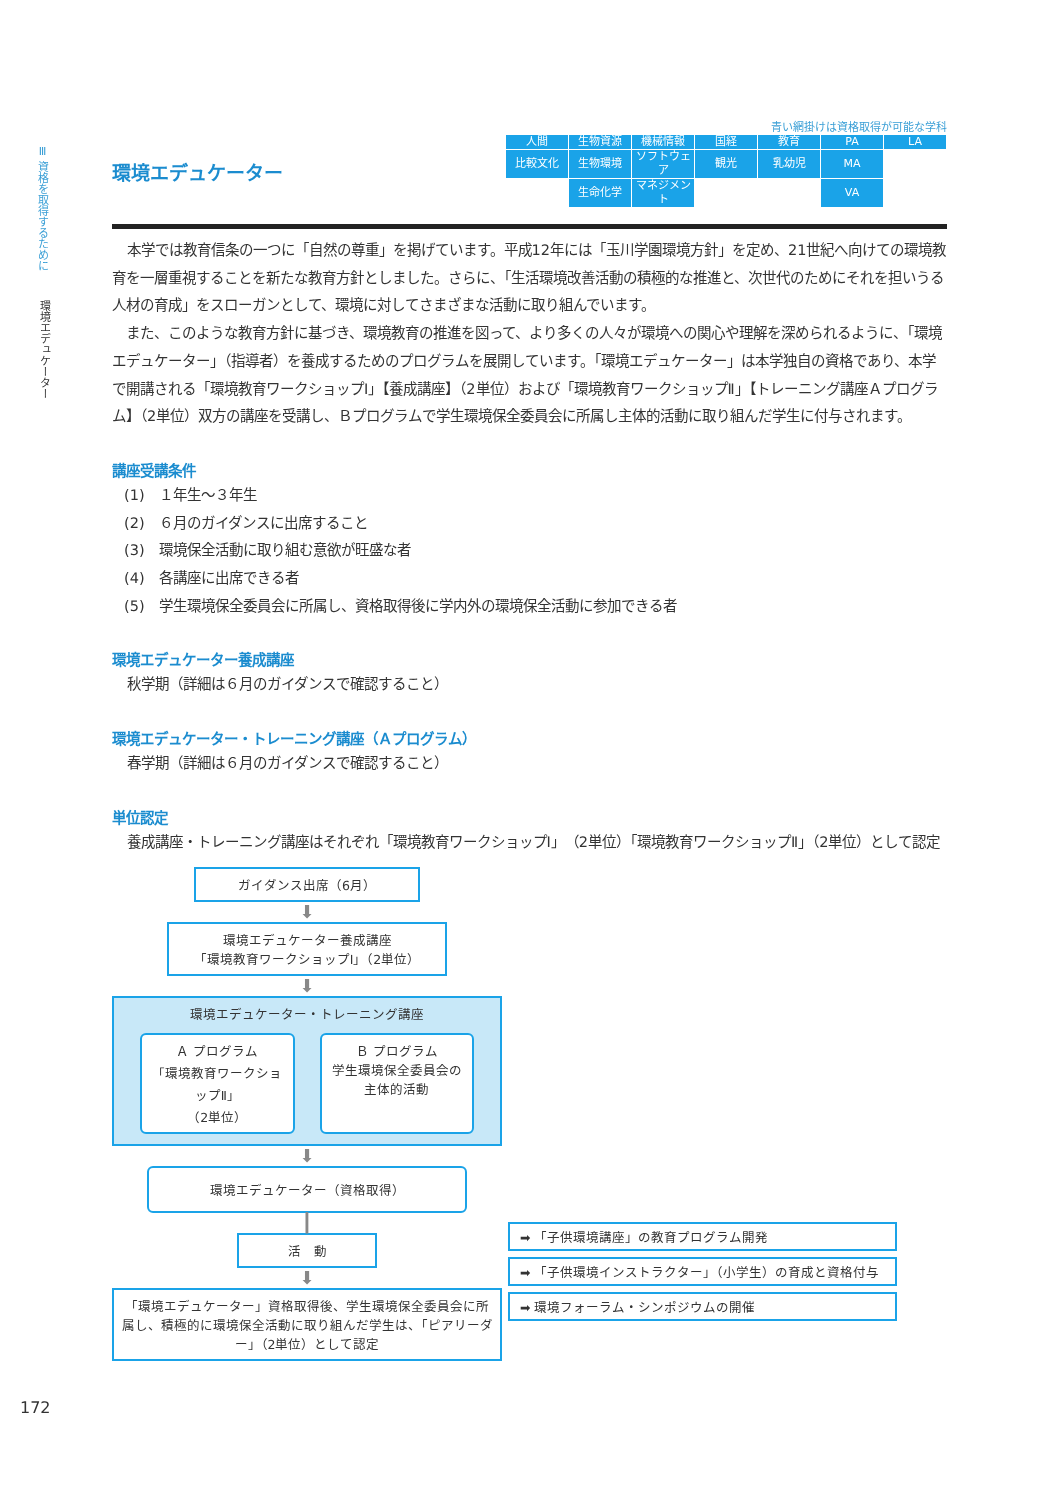Ⅲ 資格を取得するために
環境エデュケーター
青い網掛けは資格取得が可能な学科
環境エデュケーター
| 人間 | 生物資源 | 機械情報 | 国経 | 教育 | PA | LA |
| 比較文化 | 生物環境 | ソフトウェア | 観光 | 乳幼児 | MA | |
| | 生命化学 | マネジメント | | | VA | |
本学では教育信条の一つに「自然の尊重」を掲げています。平成12年には「玉川学園環境方針」を定め、21世紀へ向けての環境教育を一層重視することを新たな教育方針としました。さらに、「生活環境改善活動の積極的な推進と、次世代のためにそれを担いうる人材の育成」をスローガンとして、環境に対してさまざまな活動に取り組んでいます。
　また、このような教育方針に基づき、環境教育の推進を図って、より多くの人々が環境への関心や理解を深められるように、「環境エデュケーター」（指導者）を養成するためのプログラムを展開しています。「環境エデュケーター」は本学独自の資格であり、本学で開講される「環境教育ワークショップⅠ」【養成講座】（2単位）および「環境教育ワークショップⅡ」【トレーニング講座Ａプログラム】（2単位）双方の講座を受講し、Ｂプログラムで学生環境保全委員会に所属し主体的活動に取り組んだ学生に付与されます。
講座受講条件
(1)　１年生～３年生
(2)　６月のガイダンスに出席すること
(3)　環境保全活動に取り組む意欲が旺盛な者
(4)　各講座に出席できる者
(5)　学生環境保全委員会に所属し、資格取得後に学内外の環境保全活動に参加できる者
環境エデュケーター養成講座
秋学期（詳細は６月のガイダンスで確認すること）
環境エデュケーター・トレーニング講座（Ａプログラム）
春学期（詳細は６月のガイダンスで確認すること）
単位認定
養成講座・トレーニング講座はそれぞれ「環境教育ワークショップⅠ」（2単位）「環境教育ワークショップⅡ」（2単位）として認定
ガイダンス出席（6月）
⬇
環境エデュケーター養成講座
「環境教育ワークショップⅠ」（2単位）
⬇
環境エデュケーター・トレーニング講座
Ａ プログラム
「環境教育ワークショップⅡ」
（2単位）
Ｂ プログラム
学生環境保全委員会の
主体的活動
⬇
環境エデュケーター（資格取得）
┃
活　動
⬇
「環境エデュケーター」資格取得後、学生環境保全委員会に所属し、積極的に環境保全活動に取り組んだ学生は、「ピアリーダー」（2単位）として認定
➡ 「子供環境講座」の教育プログラム開発
➡ 「子供環境インストラクター」（小学生）の育成と資格付与
➡ 環境フォーラム・シンポジウムの開催
172